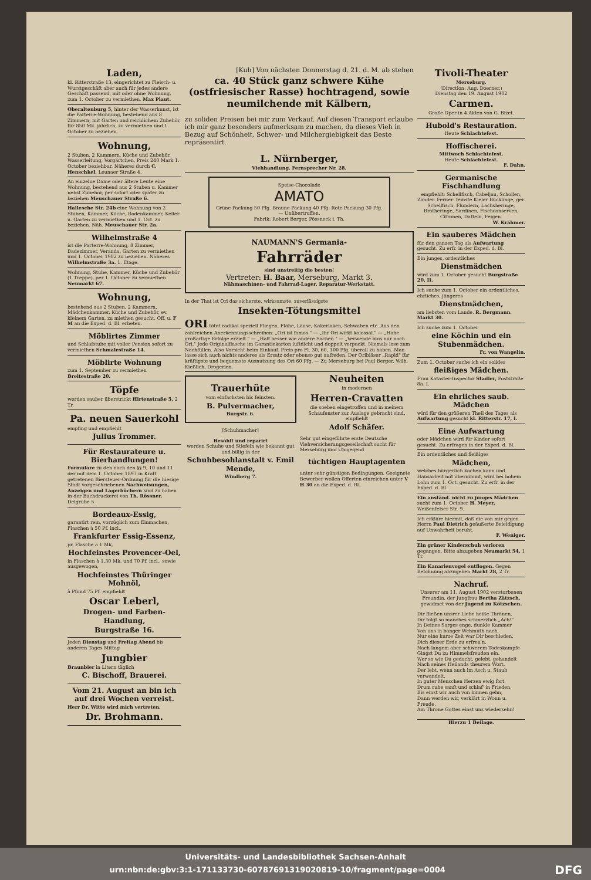Laden,
kl. Ritterstraße 13, eingerichtet zu Fleisch- u. Wurstgeschäft aber auch für jedes andere Geschäft passend, mit oder ohne Wohnung, zum 1. October zu vermiethen. Max Plaut.
Oberaltenburg 5, hinter der Wasserkunst, ist die Parterre-Wohnung, bestehend aus 8 Zimmern, mit Garten und reichlichem Zubehör, für 850 Mk. jährlich, zu vermiethen und 1. October zu beziehen.
Wohnung,
2 Stuben, 2 Kammern, Küche und Zubehör, Wasserleitung, Vorgärtchen, Preis 240 Mark 1. October beziehbar. Näheres durch C. Henschkel, Leunaer Straße 4.
An einzelne Dame oder ältere Leute eine Wohnung, bestehend aus 2 Stuben u. Kammer nebst Zubehör, per sofort oder später zu beziehen Meuschauer Straße 6.
Hallesche Str. 24b eine Wohnung von 2 Stuben, Kammer, Küche, Bodenkammer, Keller u. Garten zu vermiethen und 1. Oct. zu beziehen. Näh. Meuschauer Str. 2a.
Wilhelmstraße 4
ist die Parterre-Wohnung, 8 Zimmer, Badezimmer, Veranda, Garten zu vermiethen und 1. October 1902 zu beziehen. Näheres Wilhelmstraße 3a. 1. Etage.
Wohnung, Stube, Kammer, Küche und Zubehör (1 Treppe), per 1. October zu vermiethen Neumarkt 67.
Wohnung,
bestehend aus 2 Stuben, 2 Kammern, Mädchenkammer, Küche und Zubehör, ev. kleinem Garten, zu miethen gesucht. Off. u. F M an die Exped. d. Bl. erbeten.
Möblirtes Zimmer
und Schlafstube mit voller Pension sofort zu vermiethen Schmalestraße 14.
Möblirte Wohnung
zum 1. September zu vermiethen Breitestraße 20.
Töpfe
werden sauber überstrickt Hirtenstraße 5, 2 Tr.
Pa. neuen Sauerkohl
empfing und empfiehlt
Julius Trommer.
Für Restaurateure u. Bierhandlungen!
Formulare zu den nach den §§ 9, 10 und 11 der mit dem 1. October 1897 in Kraft getretenen Biersteuer-Ordnung für die hiesige Stadt vorgeschriebenen Nachweisungen, Anzeigen und Lagerbüchern sind zu haben in der Buchdruckerei von Th. Rössner. Delgrube 5.
Bordeaux-Essig,
garantirt rein, vorzüglich zum Einmachen, Flaschen à 50 Pf. incl.,
Frankfurter Essig-Essenz,
pr. Flasche à 1 Mk,
Hochfeinstes Provencer-Oel,
in Flaschen à 1,30 Mk. und 70 Pf. incl., sowie ausgewogen,
Hochfeinstes Thüringer Mohnöl,
à Pfund 75 Pf. empfiehlt
Oscar Leberl,
Drogen- und Farben-Handlung,
Burgstraße 16.
Jeden Dienstag und Freitag Abend bis anderen Tages Mittag
Jungbier
Braunbier in Litern täglich
C. Bischoff, Brauerei.
Vom 21. August an bin ich auf drei Wochen verreist.
Herr Dr. Witte wird mich vertreten.
Dr. Brohmann.
[Kuh] Von nächsten Donnerstag d. 21. d. M. ab stehen
ca. 40 Stück ganz schwere Kühe (ostfriesischer Rasse) hochtragend, sowie neumilchende mit Kälbern,
zu soliden Preisen bei mir zum Verkauf. Auf diesen Transport erlaube ich mir ganz besonders aufmerksam zu machen, da dieses Vieh in Bezug auf Schönheit, Schwer- und Milchergiebigkeit das Beste repräsentirt.
L. Nürnberger,
Viehhandlung. Fernsprecher Nr. 28.
Speise-Chocolade
AMATO
Grüne Packung 50 Pfg. Braune Packung 40 Pfg. Rote Packung 30 Pfg. — Unübertroffen.
Fabrik: Robert Berger, Pössneck i. Th.
NAUMANN'S Germania-
Fahrräder
sind unstreitig die besten!
Vertreter: H. Baar, Merseburg, Markt 3.
Nähmaschinen- und Fahrrad-Lager. Reparatur-Werkstatt.
In der That ist Ori das sicherste, wirksamste, zuverlässigste
Insekten-Tötungsmittel
ORI tötet radikal speziell Fliegen, Flöhe, Läuse, Kakerlaken, Schwaben etc. Aus den zahlreichen Anerkennungsschreiben: „Ori ist famos." — „Ihr Ori wirkt kolossal." — „Habe großartige Erfolge erzielt." — „Half besser wie andere Sachen." — „Verwende blos nur noch Ori." Jede Originalflasche im Garantiekarton luftdicht und doppelt verpackt. Niemals lose zum Nachfüllen. Also Vorsicht beim Einkauf. Preis pro Fl. 30, 60, 100 Pfg. überall zu haben. Man lasse sich auch nichts anderes als Ersatz oder ebenso gut aufreden. Der Oribläser „Rapid" für kräftigste und bequemste Ausnutzung des Ori 60 Pfg. — Zu Merseburg bei Paul Berger, Wilh. Kießlich, Drogerien.
Trauerhüte
vom einfachsten bis feinsten.
B. Pulvermacher,
Burgstr. 6.
[Schuhmacher]
Besohlt und reparirt
werden Schuhe und Stiefeln wie bekannt gut und billig in der
Schuhbesohlanstalt v. Emil Mende,
Windberg 7.
Neuheiten
in modernen
Herren-Cravatten
die soeben eingetroffen und in meinem Schaufenster zur Auslage gebracht sind, empfiehlt
Adolf Schäfer.
Sehr gut eingeführte erste Deutsche Viehversicherungsgesellschaft sucht für Merseburg und Umgegend
tüchtigen Hauptagenten
unter sehr günstigen Bedingungen. Geeignete Bewerber wollen Offerten einreichen unter V H 30 an die Exped. d. Bl.
Tivoli-Theater
Merseburg.
(Direction: Aug. Doerner.)
Dienstag den 19. August 1902
Carmen.
Große Oper in 4 Akten von G. Bizet.
Hubold's Restauration.
Heute Schlachtefest.
Hoffischerei.
Mittwoch Schlachtefest.
Heute Schlachtefest.
F. Dahn.
Germanische Fischhandlung
empfiehlt: Schellfisch, Cabeljau, Schollen, Zander. Ferner: feinste Kieler Bücklinge, ger. Schellfisch, Flundern, Lachsheringe, Bratheringe, Sardinen, Fischconserven, Citronen, Datteln, Feigen.
W. Krähmer.
Ein sauberes Mädchen
für den ganzen Tag als Aufwartung gesucht. Zu erfr. in der Exped. d. Bl.
Ein junges, ordentliches
Dienstmädchen
wird zum 1. October gesucht Burgstraße 20, II.
Ich suche zum 1. October ein ordentliches, ehrliches, jüngeres
Dienstmädchen,
am liebsten vom Lande. R. Bergmann. Markt 30.
Ich suche zum 1. October
eine Köchin und ein Stubenmädchen.
Fr. von Wangelin.
Zum 1. October suche ich ein solides
fleißiges Mädchen.
Frau Kataster-Inspector Stadler, Poststraße 8a. I.
Ein ehrliches saub. Mädchen
wird für den größeren Theil des Tages als Aufwartung gesucht kl. Ritterstr. 17, I.
Eine Aufwartung
oder Mädchen wird für Kinder sofort gesucht. Zu erfragen in der Exped. d. Bl.
Ein ordentliches und fleißiges
Mädchen,
welches bürgerlich kochen kann und Hausarbeit mit übernimmt, wird bei hohem Lohn zum 1. Oct. gesucht. Zu erfr. in der Exped. d. Bl.
Ein anständ. nicht zu junges Mädchen sucht zum 1. October H. Meyer, Weißenfelser Str. 9.
Ich erkläre hiermit, daß die von mir gegen Herrn Paul Dietrich geäußerte Beleidigung auf Unwahrheit beruht.
F. Weniger.
Ein grüner Kinderschuh verloren gegangen. Bitte abzugeben Neumarkt 54, 1 Tr.
Ein Kanarienvogel entflogen. Gegen Belohnung abzugeben Markt 28, 2 Tr.
Nachruf.
Unserer am 11. August 1902 verstorbenen Freundin, der Jungfrau Bertha Zätzsch, gewidmet von der Jugend zu Kötzschen.
Dir fließen unsrer Liebe heiße Thränen,
Dir folgt so manches schmerzlich „Ach!"
In Deines Sarges enge, dunkle Kammer
Von uns in banger Wehmuth nach.
Nur eine kurze Zeit war Dir beschieden,
Dich dieser Erde zu erfreu'n,
Nach langem aber schwerem Todeskampfe
Gingst Du zu Himmelsfreuden ein.
Wer so wie Du gedacht, gelebt, gehandelt
Nach seines Heilands theurem Wort,
Der lebt, wenn auch im Asch u. Staub verwandelt,
In guter Menschen Herzen ewig fort.
Drum ruhe sanft und schlaf' in Frieden,
Bis einst wir auch von hinnen gehn,
Dann werden wir, verklärt in Wonn u. Freude,
Am Throne Gottes einst uns wiedersehn!
Hierzu 1 Beilage.
Universitäts- und Landesbibliothek Sachsen-Anhalt
urn:nbn:de:gbv:3:1-171133730-60787691319020819-10/fragment/page=0004 DFG